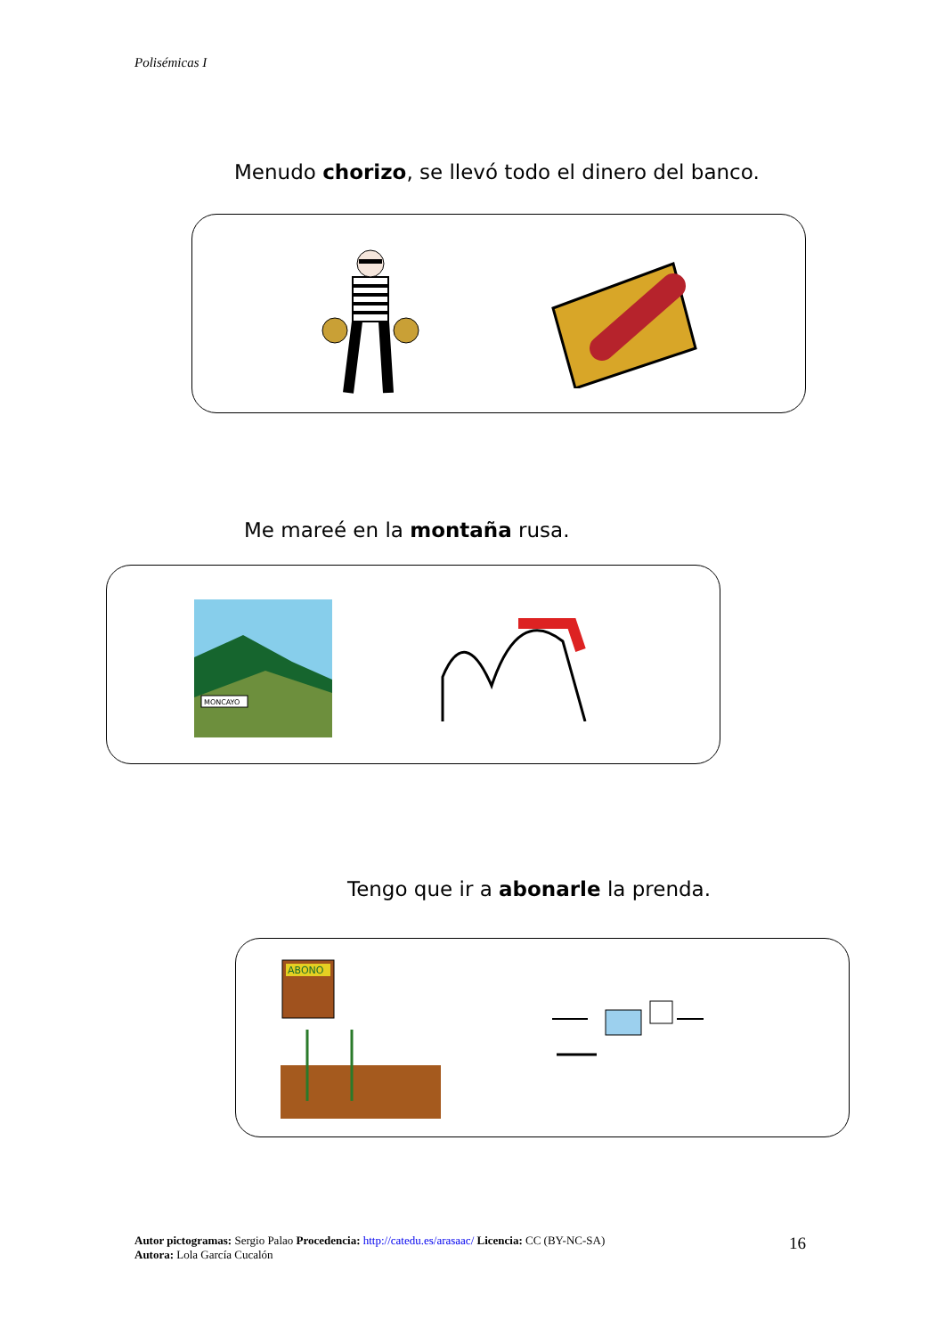Polisémicas I
Menudo chorizo, se llevó todo el dinero del banco.
Me mareé en la montaña rusa.
MONCAYO
Tengo que ir a abonarle la prenda.
ABONO
Autor pictogramas: Sergio Palao Procedencia: http://catedu.es/arasaac/ Licencia: CC (BY-NC-SA)
Autora: Lola García Cucalón
16